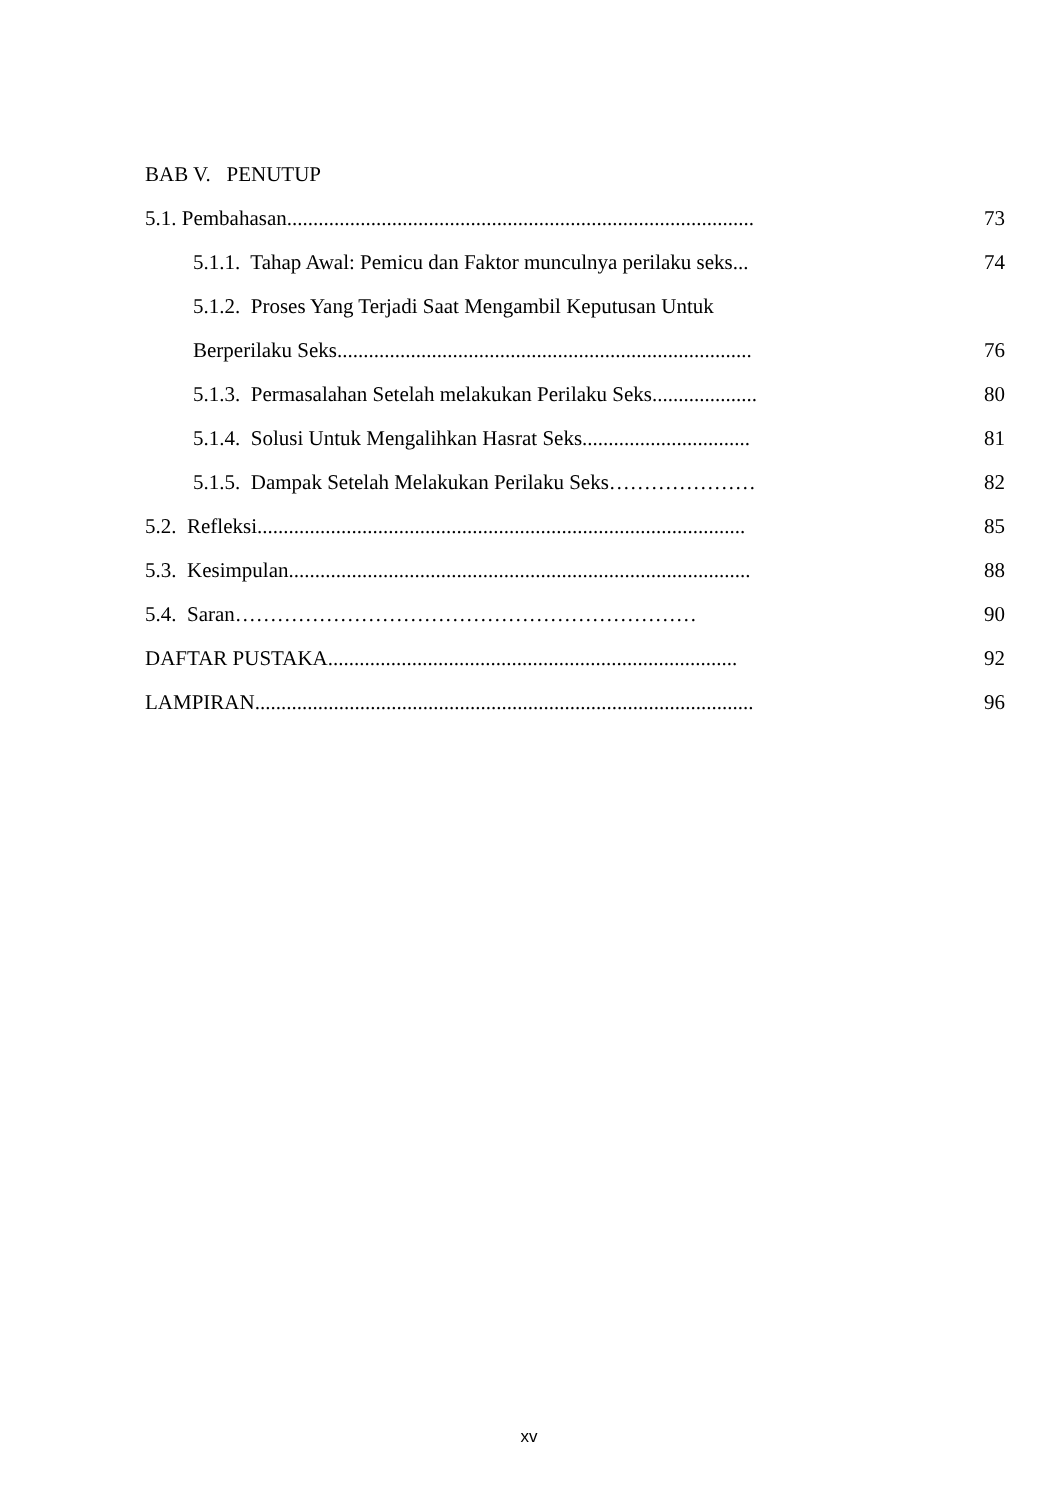BAB V. PENUTUP
5.1. Pembahasan......................................................................................... 73
5.1.1. Tahap Awal: Pemicu dan Faktor munculnya perilaku seks... 74
5.1.2. Proses Yang Terjadi Saat Mengambil Keputusan Untuk
Berperilaku Seks............................................................................... 76
5.1.3. Permasalahan Setelah melakukan Perilaku Seks.................... 80
5.1.4. Solusi Untuk Mengalihkan Hasrat Seks................................ 81
5.1.5. Dampak Setelah Melakukan Perilaku Seks………………… 82
5.2. Refleksi............................................................................................. 85
5.3. Kesimpulan........................................................................................ 88
5.4. Saran………………………………………………………… 90
DAFTAR PUSTAKA.............................................................................. 92
LAMPIRAN............................................................................................... 96
xv